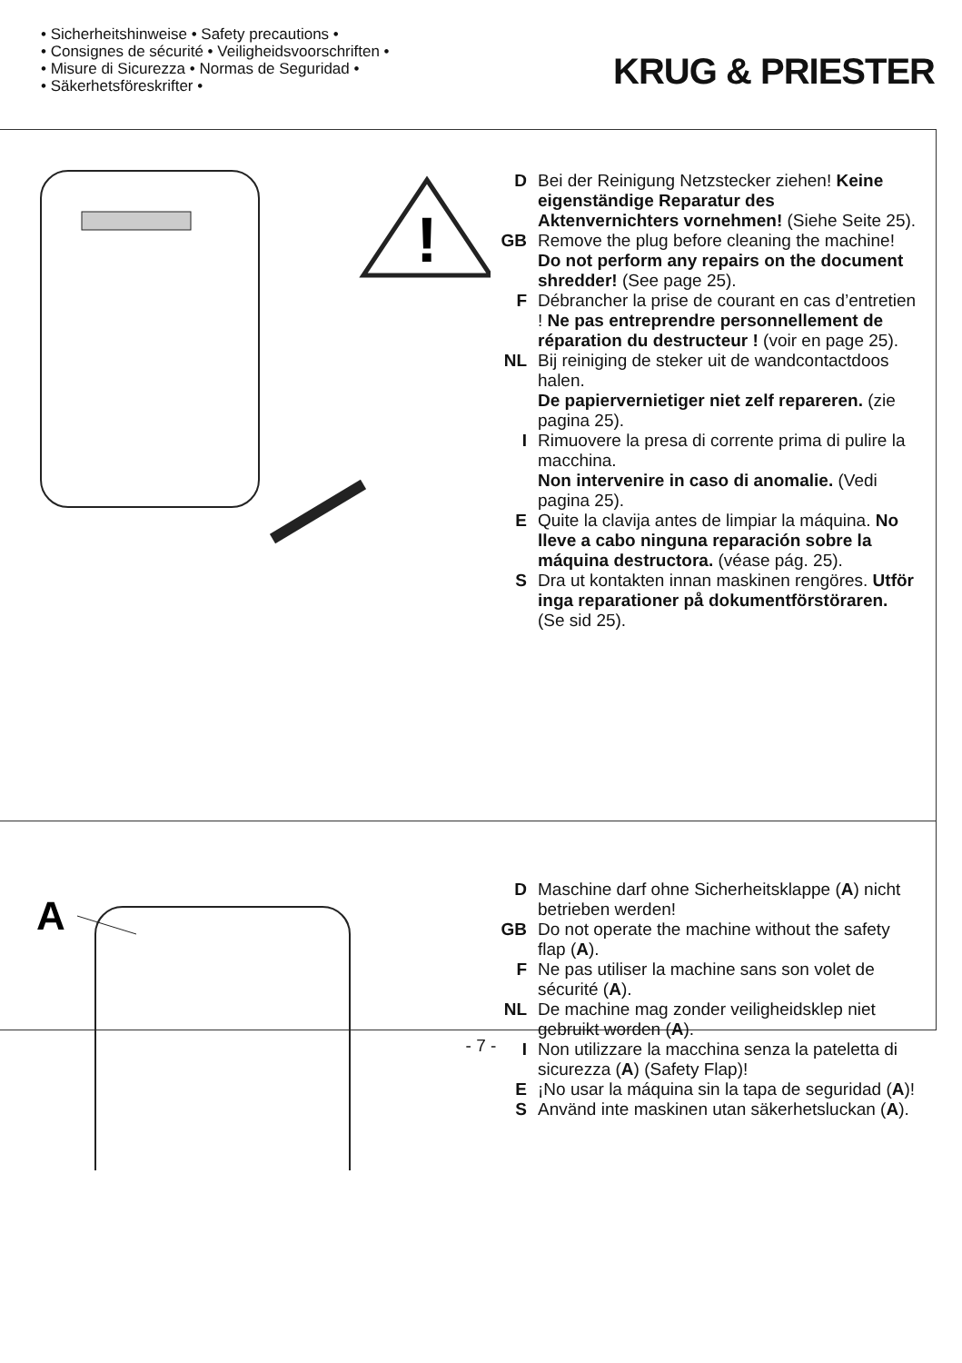• Sicherheitshinweise • Safety precautions •
• Consignes de sécurité • Veiligheidsvoorschriften •
• Misure di Sicurezza • Normas de Seguridad •
• Säkerhetsföreskrifter •
KRUG & PRIESTER
!
D Bei der Reinigung Netzstecker ziehen! Keine eigenständige Reparatur des Aktenvernichters vornehmen! (Siehe Seite 25).
GB Remove the plug before cleaning the machine!
Do not perform any repairs on the document shredder! (See page 25).
F Débrancher la prise de courant en cas d’entretien ! Ne pas entreprendre personnellement de réparation du destructeur ! (voir en page 25).
NL Bij reiniging de steker uit de wandcontactdoos halen.
De papiervernietiger niet zelf repareren. (zie pagina 25).
I Rimuovere la presa di corrente prima di pulire la macchina.
Non intervenire in caso di anomalie. (Vedi pagina 25).
E Quite la clavija antes de limpiar la máquina. No lleve a cabo ninguna reparación sobre la máquina destructora. (véase pág. 25).
S Dra ut kontakten innan maskinen rengöres. Utför inga reparationer på dokumentförstöraren. (Se sid 25).
A
D Maschine darf ohne Sicherheitsklappe (A) nicht betrieben werden!
GB Do not operate the machine without the safety flap (A).
F Ne pas utiliser la machine sans son volet de sécurité (A).
NL De machine mag zonder veiligheidsklep niet gebruikt worden (A).
I Non utilizzare la macchina senza la pateletta di sicurezza (A) (Safety Flap)!
E ¡No usar la máquina sin la tapa de seguridad (A)!
S Använd inte maskinen utan säkerhetsluckan (A).
- 7 -